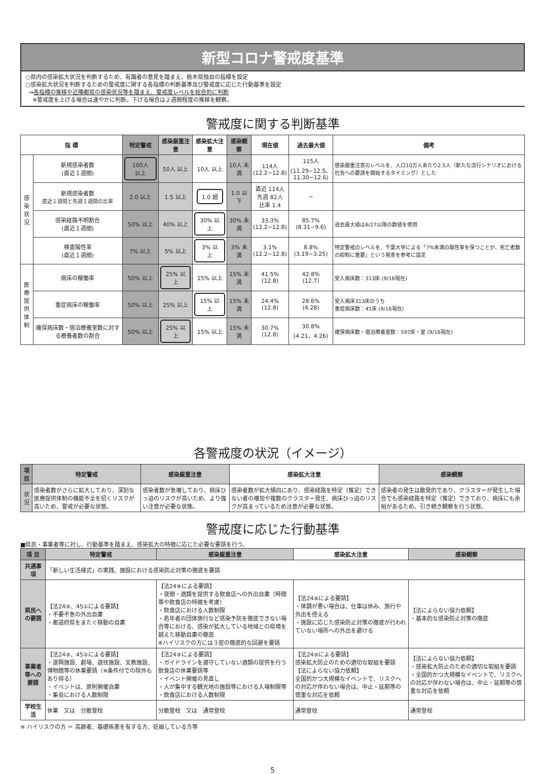新型コロナ警戒度基準
○県内の感染拡大状況を判断するため、有識者の意見を踏まえ、栃木県独自の指標を設定
○感染拡大状況を判断するための警戒度に関する各指標の判断基準及び警戒度に応じた行動基準を設定
⇒各指標の推移や近隣都県の感染状況等を踏まえ、警戒度レベルを総合的に判断
※警戒度を上げる場合は速やかに判断。下げる場合は２週間程度の推移を観察。
警戒度に関する判断基準
| 指 標 | | 特定警戒 | 感染厳重注意 | 感染拡大注意 | 感染観察 | 現在値 | 過去最大値 | 備考 |
| --- | --- | --- | --- | --- | --- | --- | --- | --- |
| 感染 状況 | 新規感染者数 (直近１週間) | 100人 以上 | 50人 以上 | 10人 以上 | 10人 未満 | 114人 (12.2−12.8) | 115人 (11.29−12.5、 11.30−12.6) | 感染厳重注意のレベルを、人口10万人あたり2.5人（新たな流行シナリオにおける社会への要請を開始するタイミング）とした |
| | 新規感染者数 直近１週間と先週１週間の比率 | 2.0 以上 | 1.5 以上 | 1.0 超 | 1.0 以下 | 直近 114人 先週 82人 比率 1.4 | − | |
| | 感染経路不明割合 (直近１週間) | 50% 以上 | 40% 以上 | 30% 以上 | 30% 未満 | 33.3% (12.2−12.8) | 85.7% (8.31−9.6) | 過去最大値は6/27以降の数値を使用 |
| | 検査陽性率 (直近１週間) | 7% 以上 | 5% 以上 | 3% 以上 | 3% 未満 | 3.1% (12.2−12.8) | 8.8% (3.19−3.25) | 特定警戒のレベルを、千葉大学による「7%未満の陽性率を保つことが、死亡者数の抑制に重要」という発表を参考に設定 |
| 医療 提供 体制 | 病床の稼働率 | 50% 以上 | 25% 以上 | 15% 以上 | 15% 未満 | 41.5% (12.8) | 42.8% (12.7) | 受入病床数：313床 (9/16現在) |
| | 重症病床の稼働率 | 50% 以上 | 25% 以上 | 15% 以上 | 15% 未満 | 24.4% (12.8) | 28.6% (4.28) | 受入病床313床のうち 重症病床数：41床 (9/16現在) |
| | 確保病床数・宿泊療養室数に対する療養者数の割合 | 50% 以上 | 25% 以上 | 15% 以上 | 15% 未満 | 30.7% (12.8) | 30.8% (4.21、4.26) | 確保病床数・宿泊療養室数：597床・室 (9/16現在) |
各警戒度の状況（イメージ）
| 項 目 | 特定警戒 | 感染厳重注意 | 感染拡大注意 | 感染観察 |
| --- | --- | --- | --- | --- |
| 状況 | 感染者数がさらに拡大しており、深刻な医療提供体制の機能不全を招くリスクが高いため、警戒が必要な状態。 | 感染者数が急増しており、病床ひっ迫のリスクが高いため、より強い注意が必要な状態。 | 感染者数が拡大傾向にあり、感染経路を特定（推定）できない者の増加や複数のクラスター発生、病床ひっ迫のリスクが高まっているため注意が必要な状態。 | 感染者の発生は散発的であり、クラスターが発生した場合でも感染経路を特定（推定）できており、病床にも余裕があるため、引き続き観察を行う状態。 |
警戒度に応じた行動基準
■県民・事業者等に対し、行動基準を踏まえ、感染拡大の特徴に応じた必要な要請を行う。
| 項 目 | 特定警戒 | 感染厳重注意 | 感染拡大注意 | 感染観察 |
| --- | --- | --- | --- | --- |
| 共通事項 | 「新しい生活様式」の実践、施設における感染防止対策の徹底を要請 | | | |
| 県民への要請 | 【法24⑨、45①による要請】 ・不要不急の外出自粛 ・都道府県をまたぐ移動の自粛 | 【法24⑨による要請】 ・夜間・酒類を提供する飲食店への外出自粛（時間帯や飲食店の特徴を考慮） ・飲食店における人数制限 ・若年者の団体旅行など感染予防を徹底できない場合等における、感染が拡大している地域との県境を越えた移動自粛の徹底 ※ハイリスクの方には３密の徹底的な回避を要請 | 【法24⑨による要請】 ・体調が悪い場合は、仕事は休み、旅行や外出を控える ・施設に応じた感染防止対策の徹底が行われていない場所への外出を避ける | 【法によらない協力依頼】 ・基本的な感染防止対策の徹底 |
| 事業者等への要請 | 【法24⑨、45②による要請】 ・遊興施設、劇場、遊技施設、文教施設、博物館等の休業要請（※条件付での除外もあり得る） ・イベントは、原則開催自粛 ・集会における人数制限 | 【法24⑨による要請】 ・ガイドラインを遵守していない酒類の提供を行う飲食店の休業要請等 ・イベント開催の見直し ・人が集中する観光地の施設等における入場制限等 ・飲食店における人数制限 | 【法24⑨による要請】 感染拡大防止のための適切な取組を要請 【法によらない協力依頼】 全国的かつ大規模なイベントで、リスクへの対応が伴わない場合は、中止・延期等の慎重な対応を依頼 | 【法によらない協力依頼】 ・感染拡大防止のための適切な取組を要請 ・全国的かつ大規模なイベントで、リスクへの対応が伴わない場合は、中止・延期等の慎重な対応を依頼 |
| 学校生活 | 休業 又は 分散登校 | 分散登校 又は 通常登校 | 通常登校 | 通常登校 |
※ ハイリスクの方 ＝ 高齢者、基礎疾患を有する方、妊娠している方等
5